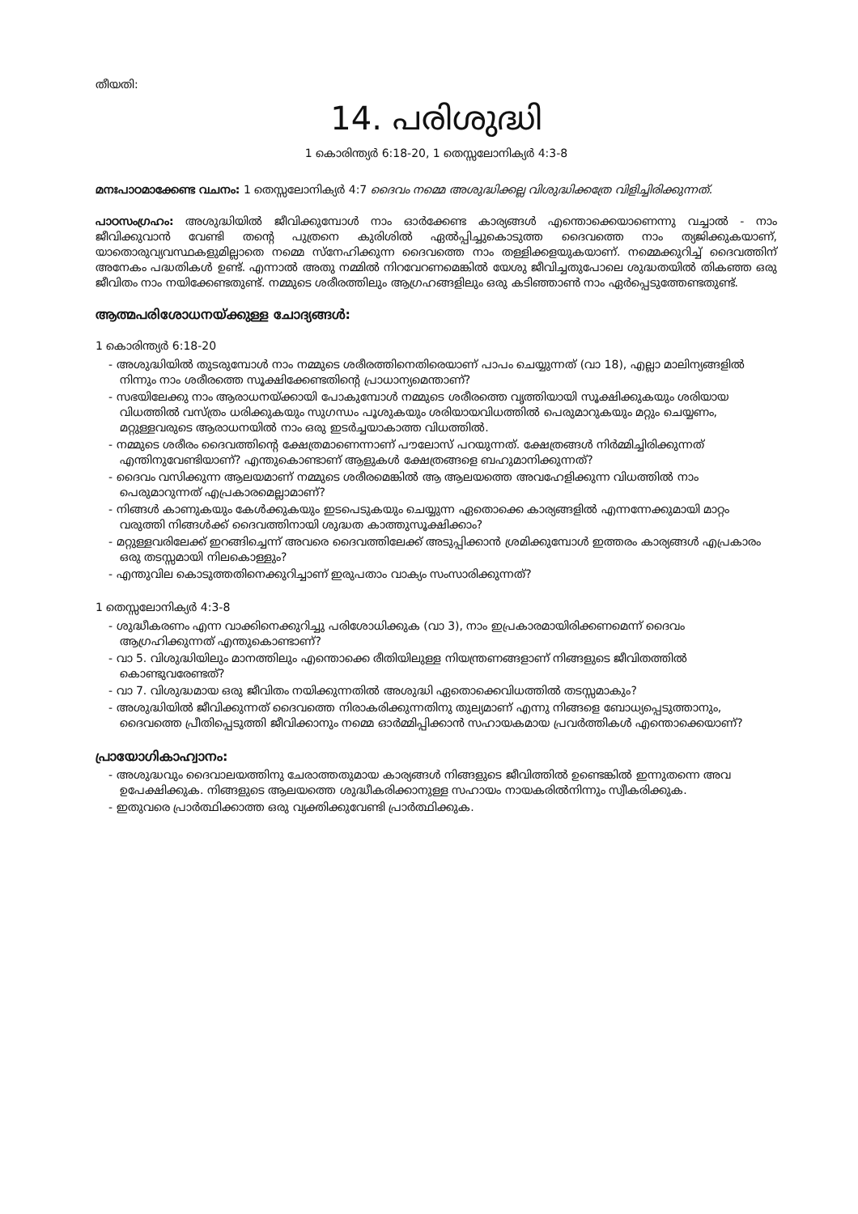തീയതി:
14. പരിശുദ്ധി
1 കൊരിന്ത്യർ 6:18-20, 1 തെസ്സലോനിക്യർ 4:3-8
മനഃപാഠമാക്കേണ്ട വചനം: 1 തെസ്സലോനിക്യർ 4:7 ദൈവം നമ്മെ അശുദ്ധിക്കല്ല വിശുദ്ധിക്കത്രേ വിളിച്ചിരിക്കുന്നത്.
പാഠസംഗ്രഹം: അശുദ്ധിയിൽ ജീവിക്കുമ്പോൾ നാം ഓർക്കേണ്ട കാര്യങ്ങൾ എന്തൊക്കെയാണെന്നു വച്ചാൽ - നാം ജീവിക്കുവാൻ വേണ്ടി തന്റെ പുത്രനെ കുരിശിൽ ഏൽപ്പിച്ചുകൊടുത്ത ദൈവത്തെ നാം ത്യജിക്കുകയാണ്, യാതൊരുവ്യവസ്ഥകളുമില്ലാതെ നമ്മെ സ്നേഹിക്കുന്ന ദൈവത്തെ നാം തള്ളിക്കളയുകയാണ്. നമ്മെക്കുറിച്ച് ദൈവത്തിന് അനേകം പദ്ധതികൾ ഉണ്ട്. എന്നാൽ അതു നമ്മിൽ നിറവേറണമെങ്കിൽ യേശു ജീവിച്ചതുപോലെ ശുദ്ധതയിൽ തികഞ്ഞ ഒരു ജീവിതം നാം നയിക്കേണ്ടതുണ്ട്. നമ്മുടെ ശരീരത്തിലും ആഗ്രഹങ്ങളിലും ഒരു കടിഞ്ഞാൺ നാം ഏർപ്പെടുത്തേണ്ടതുണ്ട്.
ആത്മപരിശോധനയ്ക്കുള്ള ചോദ്യങ്ങൾ:
1 കൊരിന്ത്യർ 6:18-20
- അശുദ്ധിയിൽ തുടരുമ്പോൾ നാം നമ്മുടെ ശരീരത്തിനെതിരെയാണ് പാപം ചെയ്യുന്നത് (വാ 18), എല്ലാ മാലിന്യങ്ങളിൽ നിന്നും നാം ശരീരത്തെ സൂക്ഷിക്കേണ്ടതിന്റെ പ്രാധാന്യമെന്താണ്?
- സഭയിലേക്കു നാം ആരാധനയ്ക്കായി പോകുമ്പോൾ നമ്മുടെ ശരീരത്തെ വൃത്തിയായി സൂക്ഷിക്കുകയും ശരിയായ വിധത്തിൽ വസ്ത്രം ധരിക്കുകയും സുഗന്ധം പൂശുകയും ശരിയായവിധത്തിൽ പെരുമാറുകയും മറ്റും ചെയ്യണം, മറ്റുള്ളവരുടെ ആരാധനയിൽ നാം ഒരു ഇടർച്ചയാകാത്ത വിധത്തിൽ.
- നമ്മുടെ ശരീരം ദൈവത്തിന്റെ ക്ഷേത്രമാണെന്നാണ് പൗലോസ് പറയുന്നത്. ക്ഷേത്രങ്ങൾ നിർമ്മിച്ചിരിക്കുന്നത് എന്തിനുവേണ്ടിയാണ്? എന്തുകൊണ്ടാണ് ആളുകൾ ക്ഷേത്രങ്ങളെ ബഹുമാനിക്കുന്നത്?
- ദൈവം വസിക്കുന്ന ആലയമാണ് നമ്മുടെ ശരീരമെങ്കിൽ ആ ആലയത്തെ അവഹേളിക്കുന്ന വിധത്തിൽ നാം പെരുമാറുന്നത് എപ്രകാരമെല്ലാമാണ്?
- നിങ്ങൾ കാണുകയും കേൾക്കുകയും ഇടപെടുകയും ചെയ്യുന്ന ഏതൊക്കെ കാര്യങ്ങളിൽ എന്നന്നേക്കുമായി മാറ്റം വരുത്തി നിങ്ങൾക്ക് ദൈവത്തിനായി ശുദ്ധത കാത്തുസൂക്ഷിക്കാം?
- മറ്റുള്ളവരിലേക്ക് ഇറങ്ങിച്ചെന്ന് അവരെ ദൈവത്തിലേക്ക് അടുപ്പിക്കാൻ ശ്രമിക്കുമ്പോൾ ഇത്തരം കാര്യങ്ങൾ എപ്രകാരം ഒരു തടസ്സമായി നിലകൊള്ളും?
- എന്തുവില കൊടുത്തതിനെക്കുറിച്ചാണ് ഇരുപതാം വാക്യം സംസാരിക്കുന്നത്?
1 തെസ്സലോനിക്യർ 4:3-8
- ശുദ്ധീകരണം എന്ന വാക്കിനെക്കുറിച്ചു പരിശോധിക്കുക (വാ 3), നാം ഇപ്രകാരമായിരിക്കണമെന്ന് ദൈവം ആഗ്രഹിക്കുന്നത് എന്തുകൊണ്ടാണ്?
- വാ 5. വിശുദ്ധിയിലും മാനത്തിലും എന്തൊക്കെ രീതിയിലുള്ള നിയന്ത്രണങ്ങളാണ് നിങ്ങളുടെ ജീവിതത്തിൽ കൊണ്ടുവരേണ്ടത്?
- വാ 7. വിശുദ്ധമായ ഒരു ജീവിതം നയിക്കുന്നതിൽ അശുദ്ധി ഏതൊക്കെവിധത്തിൽ തടസ്സമാകും?
- അശുദ്ധിയിൽ ജീവിക്കുന്നത് ദൈവത്തെ നിരാകരിക്കുന്നതിനു തുല്യമാണ് എന്നു നിങ്ങളെ ബോധ്യപ്പെടുത്താനും, ദൈവത്തെ പ്രീതിപ്പെടുത്തി ജീവിക്കാനും നമ്മെ ഓർമ്മിപ്പിക്കാൻ സഹായകമായ പ്രവർത്തികൾ എന്തൊക്കെയാണ്?
പ്രായോഗികാഹ്വാനം:
- അശുദ്ധവും ദൈവാലയത്തിനു ചേരാത്തതുമായ കാര്യങ്ങൾ നിങ്ങളുടെ ജീവിത്തിൽ ഉണ്ടെങ്കിൽ ഇന്നുതന്നെ അവ ഉപേക്ഷിക്കുക. നിങ്ങളുടെ ആലയത്തെ ശുദ്ധീകരിക്കാനുള്ള സഹായം നായകരിൽനിന്നും സ്വീകരിക്കുക.
- ഇതുവരെ പ്രാർത്ഥിക്കാത്ത ഒരു വ്യക്തിക്കുവേണ്ടി പ്രാർത്ഥിക്കുക.